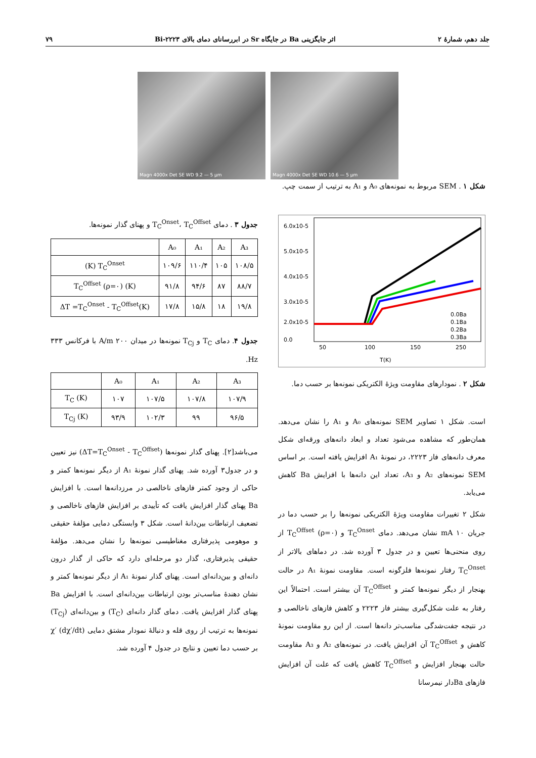جلد دهم، شمارهٔ ۲ اثر جایگزینی Ba در جایگاه Sr در ابررسانای دمای بالای Bi-۲۲۲۳ ۷۹
Magn 4000x Det SE WD 9.2 — 5 µm Magn 4000x Det SE WD 10.6 — 5 µm
شکل ۱ . SEM مربوط به نمونه‌های A₀ و A₁ به ترتیب از سمت چپ.
6.0x10-5
5.0x10-5
4.0x10-5
3.0x10-5
2.0x10-5
0.0
50
100
150
250
T(K)
0.0Ba
0.1Ba
0.2Ba
0.3Ba
شکل ۲ . نمودارهای مقاومت ویژهٔ الکتریکی نمونه‌ها بر حسب دما.
است. شکل ۱ تصاویر SEM نمونه‌های A₀ و A₁ را نشان می‌دهد. همان‌طور که مشاهده می‌شود تعداد و ابعاد دانه‌های ورقه‌ای شکل معرف دانه‌های فاز ۲۲۲۳، در نمونهٔ A₁ افزایش یافته است. بر اساس SEM نمونه‌های A₂ و A₃، تعداد این دانه‌ها با افزایش Ba کاهش می‌یابد.
شکل ۲ تغییرات مقاومت ویژهٔ الکتریکی نمونه‌ها را بر حسب دما در جریان ۱۰ mA نشان می‌دهد. دمای T<sub>C</sub><sup>Onset</sup> و (ρ=۰) T<sub>C</sub><sup>Offset</sup> از روی منحنی‌ها تعیین و در جدول ۳ آورده شد. در دماهای بالاتر از T<sub>C</sub><sup>Onset</sup> رفتار نمونه‌ها فلزگونه است. مقاومت نمونهٔ A₁ در حالت بهنجار از دیگر نمونه‌ها کمتر و T<sub>C</sub><sup>Offset</sup> آن بیشتر است. احتمالاً این رفتار به علت شکل‌گیری بیشتر فاز ۲۲۲۳ و کاهش فازهای ناخالصی و در نتیجه جفت‌شدگی مناسب‌تر دانه‌ها است. از این رو مقاومت نمونهٔ کاهش و T<sub>C</sub><sup>Offset</sup> آن افزایش یافت. در نمونه‌های A₂ و A₃ مقاومت حالت بهنجار افزایش و T<sub>C</sub><sup>Offset</sup> کاهش یافت که علت آن افزایش فازهای Baدار نیمرسانا
جدول ۳ . دمای T<sub>C</sub><sup>Onset</sup>، T<sub>C</sub><sup>Offset</sup> و پهنای گذار نمونه‌ها.
| | A₀ | A₁ | A₂ | A₃ |
| --- | --- | --- | --- | --- |
| (K) T<sub>C</sub><sup>Onset</sup> | ۱۰۹/۶ | ۱۱۰/۴ | ۱۰۵ | ۱۰۸/۵ |
| T<sub>C</sub><sup>Offset</sup> (ρ=۰) (K) | ۹۱/۸ | ۹۴/۶ | ۸۷ | ۸۸/۷ |
| ΔT =T<sub>C</sub><sup>Onset</sup> - T<sub>C</sub><sup>Offset</sup>(K) | ۱۷/۸ | ۱۵/۸ | ۱۸ | ۱۹/۸ |
جدول ۴. دمای T<sub>C</sub> و T<sub>Cj</sub> نمونه‌ها در میدان ۲۰۰ A/m با فرکانس ۳۳۳ Hz.
| | A₀ | A₁ | A₂ | A₃ |
| --- | --- | --- | --- | --- |
| T<sub>C</sub> (K) | ۱۰۷ | ۱۰۷/۵ | ۱۰۷/۸ | ۱۰۷/۹ |
| T<sub>Cj</sub> (K) | ۹۳/۹ | ۱۰۲/۳ | ۹۹ | ۹۶/۵ |
می‌باشد[۲]. پهنای گذار نمونه‌ها (ΔT=T<sub>C</sub><sup>Onset</sup> - T<sub>C</sub><sup>Offset</sup>) نیز تعیین و در جدول۳ آورده شد. پهنای گذار نمونهٔ A₁ از دیگر نمونه‌ها کمتر و حاکی از وجود کمتر فازهای ناخالصی در مرزدانه‌ها است. با افزایش Ba پهنای گذار افزایش یافت که تأییدی بر افزایش فازهای ناخالصی و تضعیف ارتباطات بین‌دانهٔ است. شکل ۳ وابستگی دمایی مؤلفهٔ حقیقی و موهومی پذیرفتاری مغناطیسی نمونه‌ها را نشان می‌دهد. مؤلفهٔ حقیقی پذیرفتاری، گذار دو مرحله‌ای دارد که حاکی از گذار درون دانه‌ای و بین‌دانه‌ای است. پهنای گذار نمونهٔ A₁ از دیگر نمونه‌ها کمتر و نشان دهندهٔ مناسب‌تر بودن ارتباطات بین‌دانه‌ای است. با افزایش Ba پهنای گذار افزایش یافت. دمای گذار دانه‌ای (T<sub>C</sub>) و بین‌دانه‌ای (T<sub>Cj</sub>) نمونه‌ها به ترتیب از روی قله و دنبالهٔ نمودار مشتق دمایی χ′ (dχ′/dt) بر حسب دما تعیین و نتایج در جدول ۴ آورده شد.